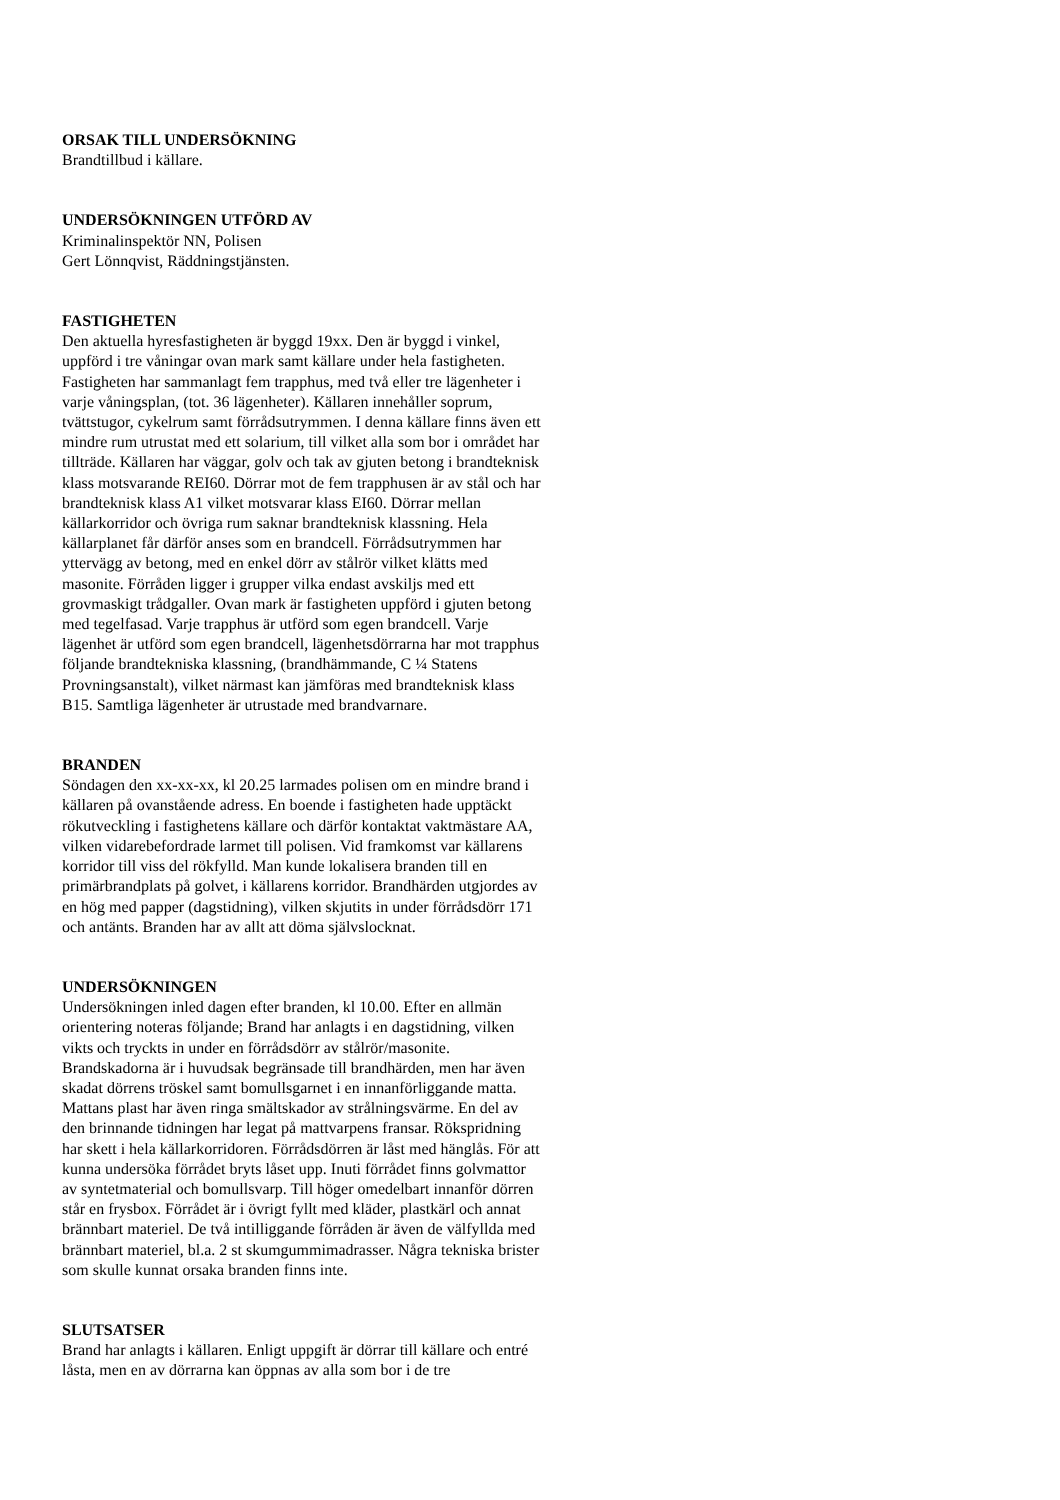ORSAK TILL UNDERSÖKNING
Brandtillbud i källare.
UNDERSÖKNINGEN UTFÖRD AV
Kriminalinspektör NN, Polisen
Gert Lönnqvist, Räddningstjänsten.
FASTIGHETEN
Den aktuella hyresfastigheten är byggd 19xx. Den är byggd i vinkel, uppförd i tre våningar ovan mark samt källare under hela fastigheten. Fastigheten har sammanlagt fem trapphus, med två eller tre lägenheter i varje våningsplan, (tot. 36 lägenheter). Källaren innehåller soprum, tvättstugor, cykelrum samt förrådsutrymmen. I denna källare finns även ett mindre rum utrustat med ett solarium, till vilket alla som bor i området har tillträde. Källaren har väggar, golv och tak av gjuten betong i brandteknisk klass motsvarande REI60. Dörrar mot de fem trapphusen är av stål och har brandteknisk klass A1 vilket motsvarar klass EI60. Dörrar mellan källarkorridor och övriga rum saknar brandteknisk klassning. Hela källarplanet får därför anses som en brandcell. Förrådsutrymmen har yttervägg av betong, med en enkel dörr av stålrör vilket klätts med masonite. Förråden ligger i grupper vilka endast avskiljs med ett grovmaskigt trådgaller. Ovan mark är fastigheten uppförd i gjuten betong med tegelfasad. Varje trapphus är utförd som egen brandcell. Varje lägenhet är utförd som egen brandcell, lägenhetsdörrarna har mot trapphus följande brandtekniska klassning, (brandhämmande, C ¼ Statens Provningsanstalt), vilket närmast kan jämföras med brandteknisk klass B15. Samtliga lägenheter är utrustade med brandvarnare.
BRANDEN
Söndagen den xx-xx-xx, kl 20.25 larmades polisen om en mindre brand i källaren på ovanstående adress. En boende i fastigheten hade upptäckt rökutveckling i fastighetens källare och därför kontaktat vaktmästare AA, vilken vidarebefordrade larmet till polisen. Vid framkomst var källarens korridor till viss del rökfylld. Man kunde lokalisera branden till en primärbrandplats på golvet, i källarens korridor. Brandhärden utgjordes av en hög med papper (dagstidning), vilken skjutits in under förrådsdörr 171 och antänts. Branden har av allt att döma självslocknat.
UNDERSÖKNINGEN
Undersökningen inled dagen efter branden, kl 10.00. Efter en allmän orientering noteras följande; Brand har anlagts i en dagstidning, vilken vikts och tryckts in under en förrådsdörr av stålrör/masonite. Brandskadorna är i huvudsak begränsade till brandhärden, men har även skadat dörrens tröskel samt bomullsgarnet i en innanförliggande matta. Mattans plast har även ringa smältskador av strålningsvärme. En del av den brinnande tidningen har legat på mattvarpens fransar. Rökspridning har skett i hela källarkorridoren. Förrådsdörren är låst med hänglås. För att kunna undersöka förrådet bryts låset upp. Inuti förrådet finns golvmattor av syntetmaterial och bomullsvarp. Till höger omedelbart innanför dörren står en frysbox. Förrådet är i övrigt fyllt med kläder, plastkärl och annat brännbart materiel. De två intilliggande förråden är även de välfyllda med brännbart materiel, bl.a. 2 st skumgummimadrasser. Några tekniska brister som skulle kunnat orsaka branden finns inte.
SLUTSATSER
Brand har anlagts i källaren. Enligt uppgift är dörrar till källare och entré låsta, men en av dörrarna kan öppnas av alla som bor i de tre